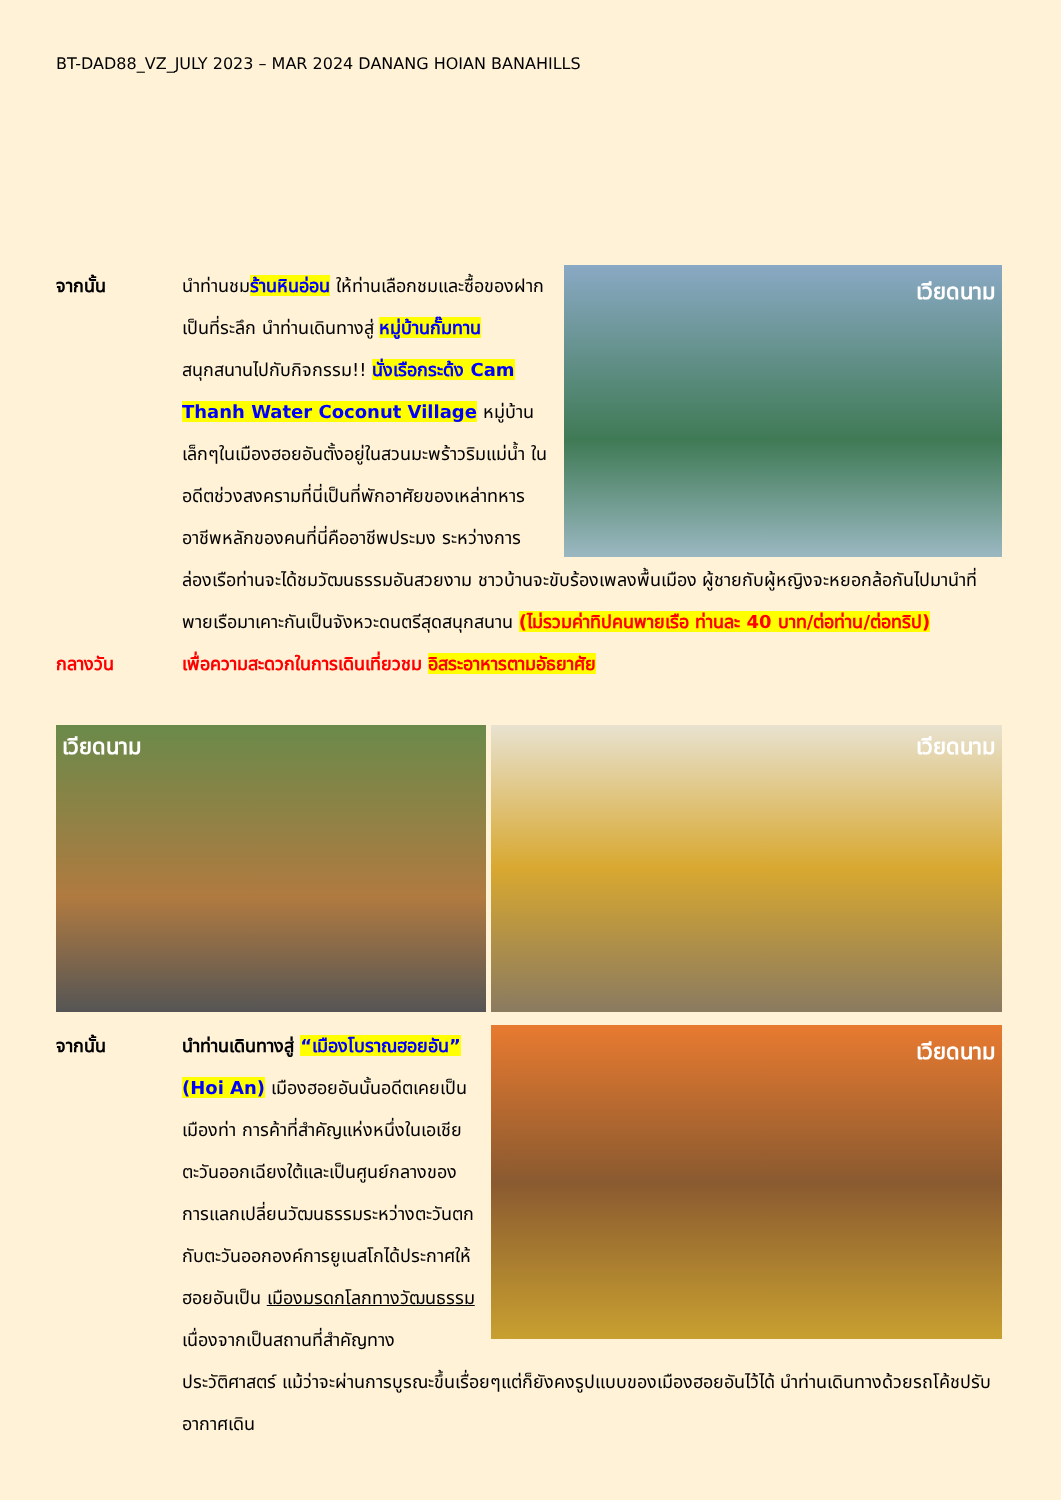BT-DAD88_VZ_JULY 2023 – MAR 2024 DANANG HOIAN BANAHILLS
จากนั้น
เวียดนาม
นำท่านชมร้านหินอ่อน ให้ท่านเลือกชมและซื้อของฝากเป็นที่ระลึก นำท่านเดินทางสู่ หมู่บ้านกั๊มทาน สนุกสนานไปกับกิจกรรม!! นั่งเรือกระด้ง Cam Thanh Water Coconut Village หมู่บ้านเล็กๆในเมืองฮอยอันตั้งอยู่ในสวนมะพร้าวริมแม่น้ำ ในอดีตช่วงสงครามที่นี่เป็นที่พักอาศัยของเหล่าทหาร อาชีพหลักของคนที่นี่คืออาชีพประมง ระหว่างการล่องเรือท่านจะได้ชมวัฒนธรรมอันสวยงาม ชาวบ้านจะขับร้องเพลงพื้นเมือง ผู้ชายกับผู้หญิงจะหยอกล้อกันไปมานำที่พายเรือมาเคาะกันเป็นจังหวะดนตรีสุดสนุกสนาน (ไม่รวมค่าทิปคนพายเรือ ท่านละ 40 บาท/ต่อท่าน/ต่อทริป)
กลางวัน
เพื่อความสะดวกในการเดินเที่ยวชม อิสระอาหารตามอัธยาศัย
เวียดนาม เวียดนาม
จากนั้น
เวียดนาม
นำท่านเดินทางสู่ “เมืองโบราณฮอยอัน” (Hoi An) เมืองฮอยอันนั้นอดีตเคยเป็นเมืองท่า การค้าที่สำคัญแห่งหนึ่งในเอเชียตะวันออกเฉียงใต้และเป็นศูนย์กลางของการแลกเปลี่ยนวัฒนธรรมระหว่างตะวันตกกับตะวันออกองค์การยูเนสโกได้ประกาศให้ฮอยอันเป็น เมืองมรดกโลกทางวัฒนธรรมเนื่องจากเป็นสถานที่สำคัญทางประวัติศาสตร์ แม้ว่าจะผ่านการบูรณะขึ้นเรื่อยๆแต่ก็ยังคงรูปแบบของเมืองฮอยอันไว้ได้ นำท่านเดินทางด้วยรถโค้ชปรับอากาศเดิน